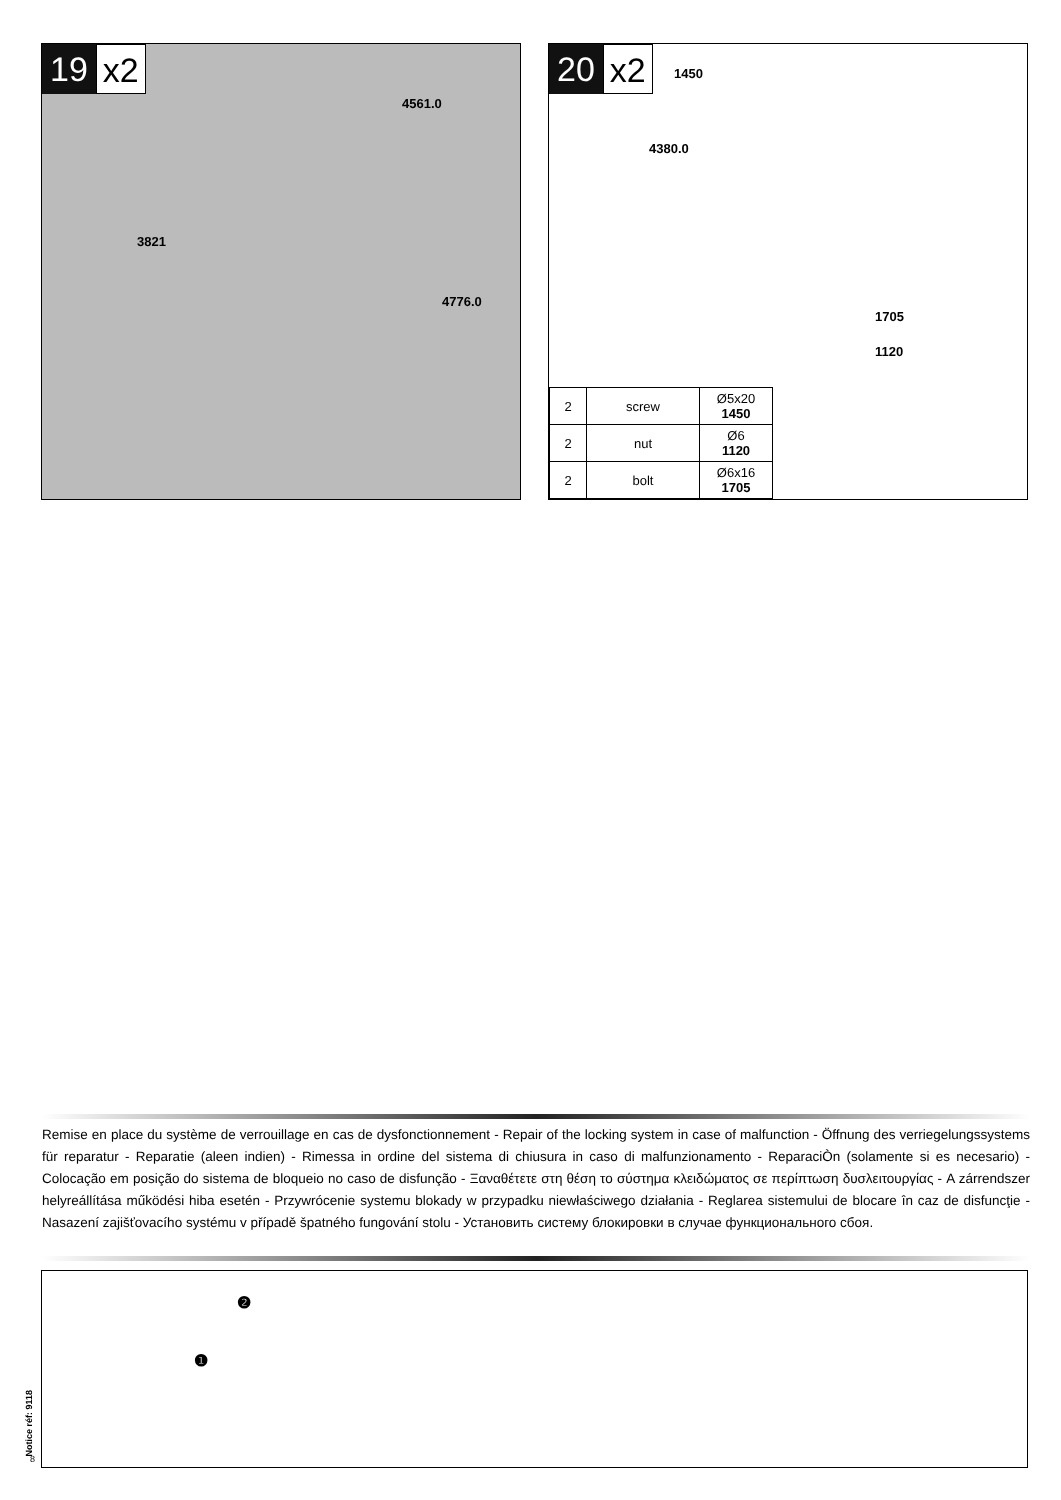19 x2
4561.0
3821
4776.0
20 x2
1450
4380.0
1705
1120
| 2 | screw | Ø5x20 1450 |
| 2 | nut | Ø6 1120 |
| 2 | bolt | Ø6x16 1705 |
Remise en place du système de verrouillage en cas de dysfonctionnement - Repair of the locking system in case of malfunction - Öffnung des verriegelungssystems für reparatur - Reparatie (aleen indien) - Rimessa in ordine del sistema di chiusura in caso di malfunzionamento - ReparaciÒn (solamente si es necesario) - Colocação em posição do sistema de bloqueio no caso de disfunção - Ξαναθέτετε στη θέση το σύστημα κλειδώματος σε περίπτωση δυσλειτουργίας - A zárrendszer helyreállítása működési hiba esetén - Przywrócenie systemu blokady w przypadku niewłaściwego działania - Reglarea sistemului de blocare în caz de disfuncţie - Nasazení zajišťovacího systému v případě špatného fungování stolu - Установить систему блокировки в случае функционального сбоя.
❶
❷
Notice réf: 9118
8